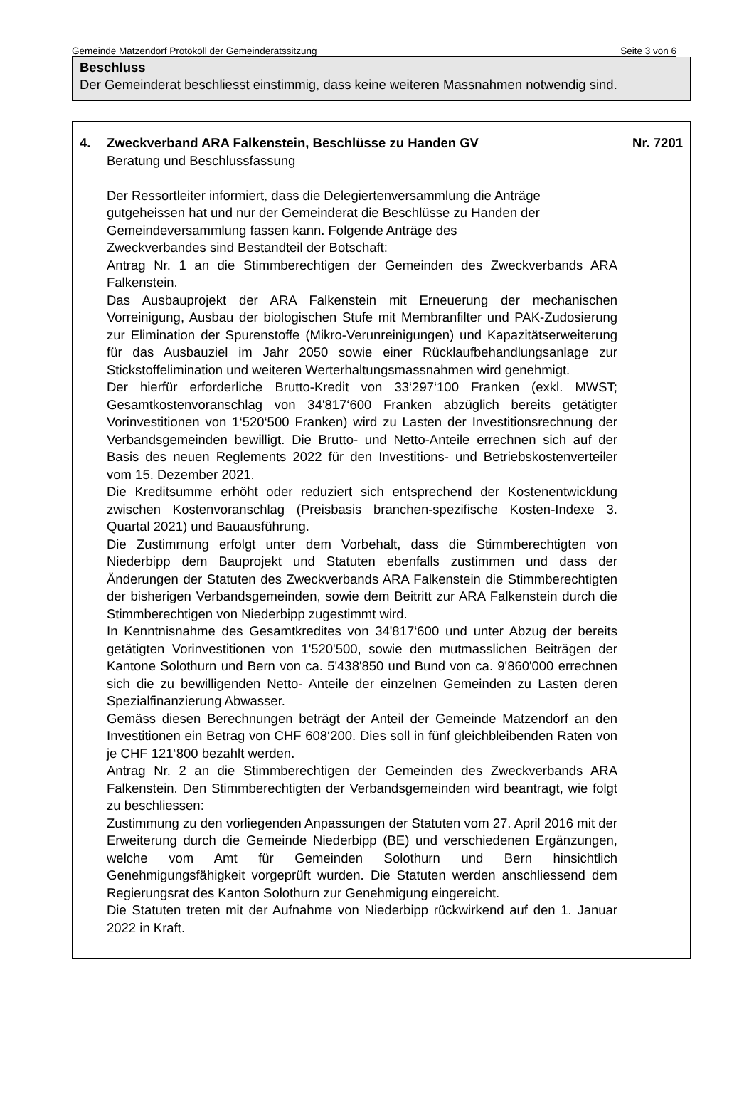Gemeinde Matzendorf Protokoll der Gemeinderatssitzung Seite 3 von 6
Beschluss
Der Gemeinderat beschliesst einstimmig, dass keine weiteren Massnahmen notwendig sind.
4. Zweckverband ARA Falkenstein, Beschlüsse zu Handen GV Nr. 7201
Beratung und Beschlussfassung
Der Ressortleiter informiert, dass die Delegiertenversammlung die Anträge gutgeheissen hat und nur der Gemeinderat die Beschlüsse zu Handen der Gemeindeversammlung fassen kann. Folgende Anträge des
Zweckverbandes sind Bestandteil der Botschaft:
Antrag Nr. 1 an die Stimmberechtigen der Gemeinden des Zweckverbands ARA Falkenstein.
Das Ausbauprojekt der ARA Falkenstein mit Erneuerung der mechanischen Vorreinigung, Ausbau der biologischen Stufe mit Membranfilter und PAK-Zudosierung zur Elimination der Spurenstoffe (Mikro-Verunreinigungen) und Kapazitätserweiterung für das Ausbauziel im Jahr 2050 sowie einer Rücklaufbehandlungsanlage zur Stickstoffelimination und weiteren Werterhaltungsmassnahmen wird genehmigt.
Der hierfür erforderliche Brutto-Kredit von 33‘297‘100 Franken (exkl. MWST; Gesamtkostenvoranschlag von 34'817‘600 Franken abzüglich bereits getätigter Vorinvestitionen von 1‘520‘500 Franken) wird zu Lasten der Investitionsrechnung der Verbandsgemeinden bewilligt. Die Brutto- und Netto-Anteile errechnen sich auf der Basis des neuen Reglements 2022 für den Investitions- und Betriebskostenverteiler vom 15. Dezember 2021.
Die Kreditsumme erhöht oder reduziert sich entsprechend der Kostenentwicklung zwischen Kostenvoranschlag (Preisbasis branchen-spezifische Kosten-Indexe 3. Quartal 2021) und Bauausführung.
Die Zustimmung erfolgt unter dem Vorbehalt, dass die Stimmberechtigten von Niederbipp dem Bauprojekt und Statuten ebenfalls zustimmen und dass der Änderungen der Statuten des Zweckverbands ARA Falkenstein die Stimmberechtigten der bisherigen Verbandsgemeinden, sowie dem Beitritt zur ARA Falkenstein durch die Stimmberechtigen von Niederbipp zugestimmt wird.
In Kenntnisnahme des Gesamtkredites von 34'817‘600 und unter Abzug der bereits getätigten Vorinvestitionen von 1'520'500, sowie den mutmasslichen Beiträgen der Kantone Solothurn und Bern von ca. 5'438'850 und Bund von ca. 9'860'000 errechnen sich die zu bewilligenden Netto- Anteile der einzelnen Gemeinden zu Lasten deren Spezialfinanzierung Abwasser.
Gemäss diesen Berechnungen beträgt der Anteil der Gemeinde Matzendorf an den Investitionen ein Betrag von CHF 608‘200. Dies soll in fünf gleichbleibenden Raten von je CHF 121‘800 bezahlt werden.
Antrag Nr. 2 an die Stimmberechtigen der Gemeinden des Zweckverbands ARA Falkenstein. Den Stimmberechtigten der Verbandsgemeinden wird beantragt, wie folgt zu beschliessen:
Zustimmung zu den vorliegenden Anpassungen der Statuten vom 27. April 2016 mit der Erweiterung durch die Gemeinde Niederbipp (BE) und verschiedenen Ergänzungen, welche vom Amt für Gemeinden Solothurn und Bern hinsichtlich Genehmigungsfähigkeit vorgeprüft wurden. Die Statuten werden anschliessend dem Regierungsrat des Kanton Solothurn zur Genehmigung eingereicht.
Die Statuten treten mit der Aufnahme von Niederbipp rückwirkend auf den 1. Januar 2022 in Kraft.